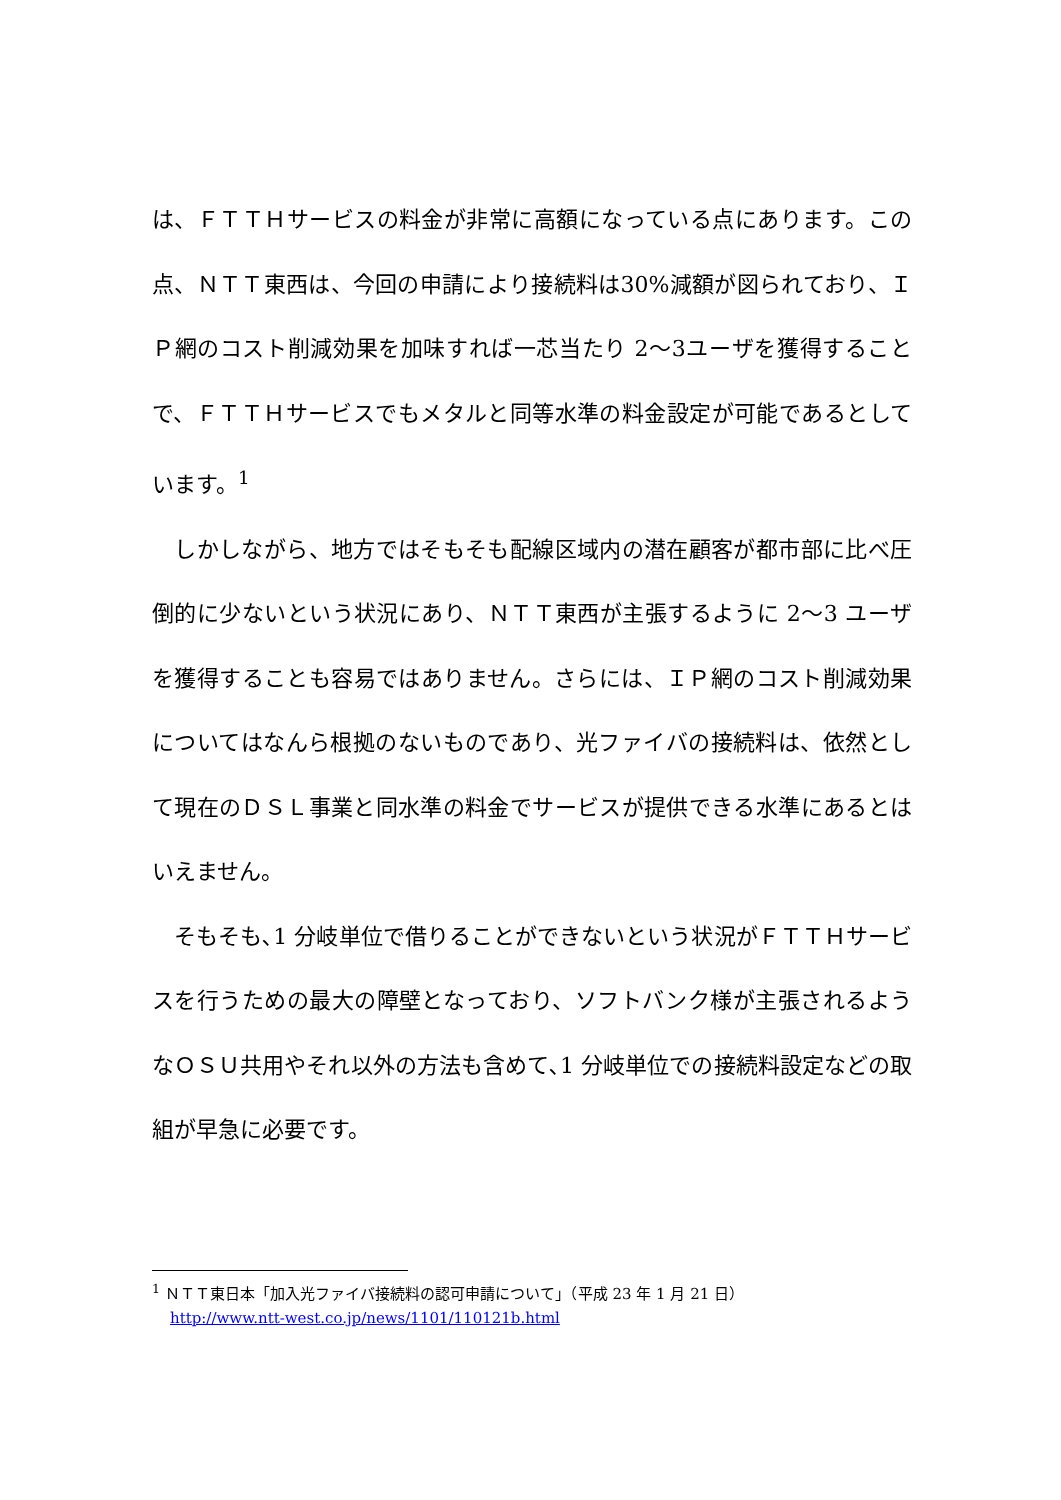は、ＦＴＴＨサービスの料金が非常に高額になっている点にあります。この点、ＮＴＴ東西は、今回の申請により接続料は30%減額が図られており、ＩＰ網のコスト削減効果を加味すれば一芯当たり 2～3ユーザを獲得することで、ＦＴＴＨサービスでもメタルと同等水準の料金設定が可能であるとしています。<sup>1</sup>
　しかしながら、地方ではそもそも配線区域内の潜在顧客が都市部に比べ圧倒的に少ないという状況にあり、ＮＴＴ東西が主張するように 2～3 ユーザを獲得することも容易ではありません。さらには、ＩＰ網のコスト削減効果についてはなんら根拠のないものであり、光ファイバの接続料は、依然として現在のＤＳＬ事業と同水準の料金でサービスが提供できる水準にあるとはいえません。
　そもそも､1 分岐単位で借りることができないという状況がＦＴＴＨサービスを行うための最大の障壁となっており、ソフトバンク様が主張されるようなＯＳＵ共用やそれ以外の方法も含めて､1 分岐単位での接続料設定などの取組が早急に必要です。
<sup>1</sup> ＮＴＴ東日本「加入光ファイバ接続料の認可申請について」（平成 23 年 1 月 21 日）
http://www.ntt-west.co.jp/news/1101/110121b.html